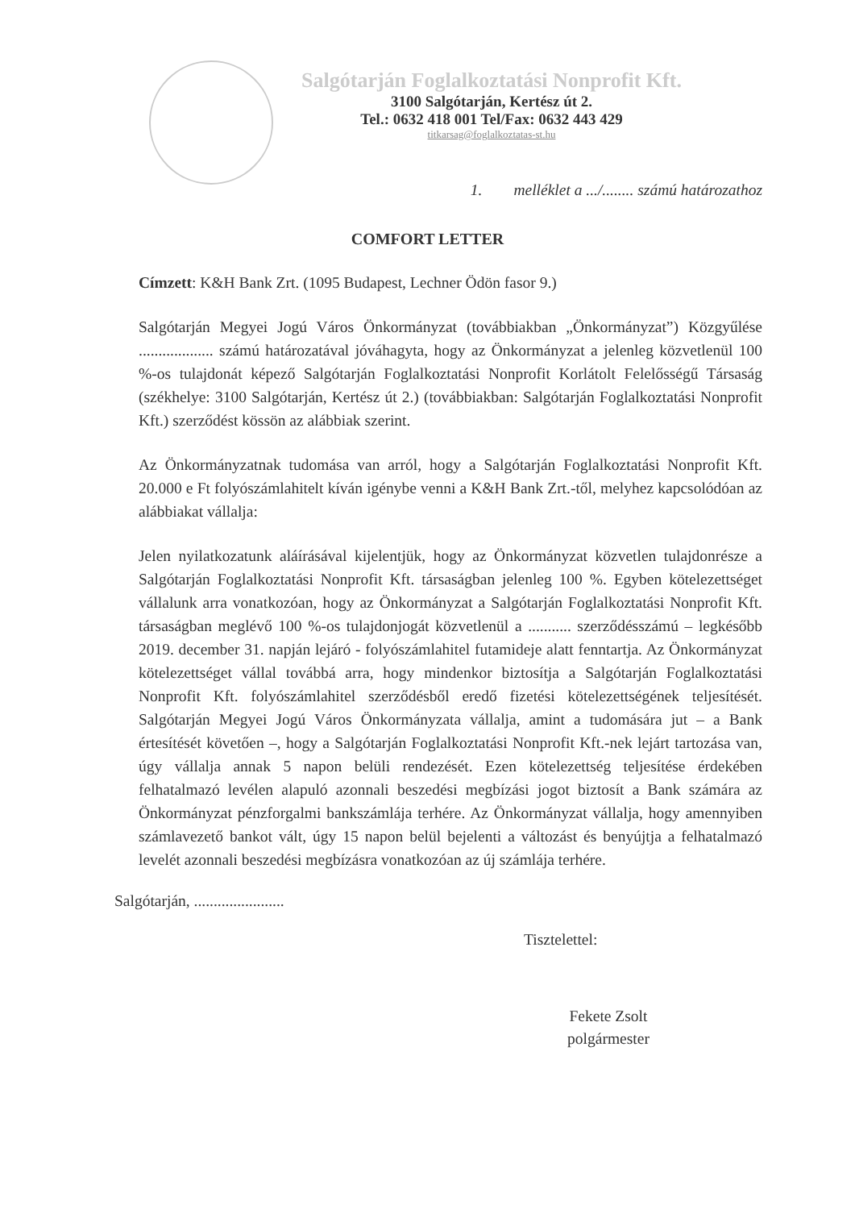Salgótarján Foglalkoztatási Nonprofit Kft.
3100 Salgótarján, Kertész út 2.
Tel.: 0632 418 001 Tel/Fax: 0632 443 429
titkarsag@foglalkoztatas-st.hu
1. melléklet a .../........ számú határozathoz
COMFORT LETTER
Címzett: K&H Bank Zrt. (1095 Budapest, Lechner Ödön fasor 9.)
Salgótarján Megyei Jogú Város Önkormányzat (továbbiakban „Önkormányzat”) Közgyűlése ................... számú határozatával jóváhagyta, hogy az Önkormányzat a jelenleg közvetlenül 100 %-os tulajdonát képező Salgótarján Foglalkoztatási Nonprofit Korlátolt Felelősségű Társaság (székhelye: 3100 Salgótarján, Kertész út 2.) (továbbiakban: Salgótarján Foglalkoztatási Nonprofit Kft.) szerződést kössön az alábbiak szerint.
Az Önkormányzatnak tudomása van arról, hogy a Salgótarján Foglalkoztatási Nonprofit Kft. 20.000 e Ft folyószámlahitelt kíván igénybe venni a K&H Bank Zrt.-től, melyhez kapcsolódóan az alábbiakat vállalja:
Jelen nyilatkozatunk aláírásával kijelentjük, hogy az Önkormányzat közvetlen tulajdonrésze a Salgótarján Foglalkoztatási Nonprofit Kft. társaságban jelenleg 100 %. Egyben kötelezettséget vállalunk arra vonatkozóan, hogy az Önkormányzat a Salgótarján Foglalkoztatási Nonprofit Kft. társaságban meglévő 100 %-os tulajdonjogát közvetlenül a ........... szerződésszámú – legkésőbb 2019. december 31. napján lejáró - folyószámlahitel futamideje alatt fenntartja. Az Önkormányzat kötelezettséget vállal továbbá arra, hogy mindenkor biztosítja a Salgótarján Foglalkoztatási Nonprofit Kft. folyószámlahitel szerződésből eredő fizetési kötelezettségének teljesítését. Salgótarján Megyei Jogú Város Önkormányzata vállalja, amint a tudomására jut – a Bank értesítését követően –, hogy a Salgótarján Foglalkoztatási Nonprofit Kft.-nek lejárt tartozása van, úgy vállalja annak 5 napon belüli rendezését. Ezen kötelezettség teljesítése érdekében felhatalmazó levélen alapuló azonnali beszedési megbízási jogot biztosít a Bank számára az Önkormányzat pénzforgalmi bankszámlája terhére. Az Önkormányzat vállalja, hogy amennyiben számlavezető bankot vált, úgy 15 napon belül bejelenti a változást és benyújtja a felhatalmazó levelét azonnali beszedési megbízásra vonatkozóan az új számlája terhére.
Salgótarján, .......................
Tisztelettel:
Fekete Zsolt
polgármester